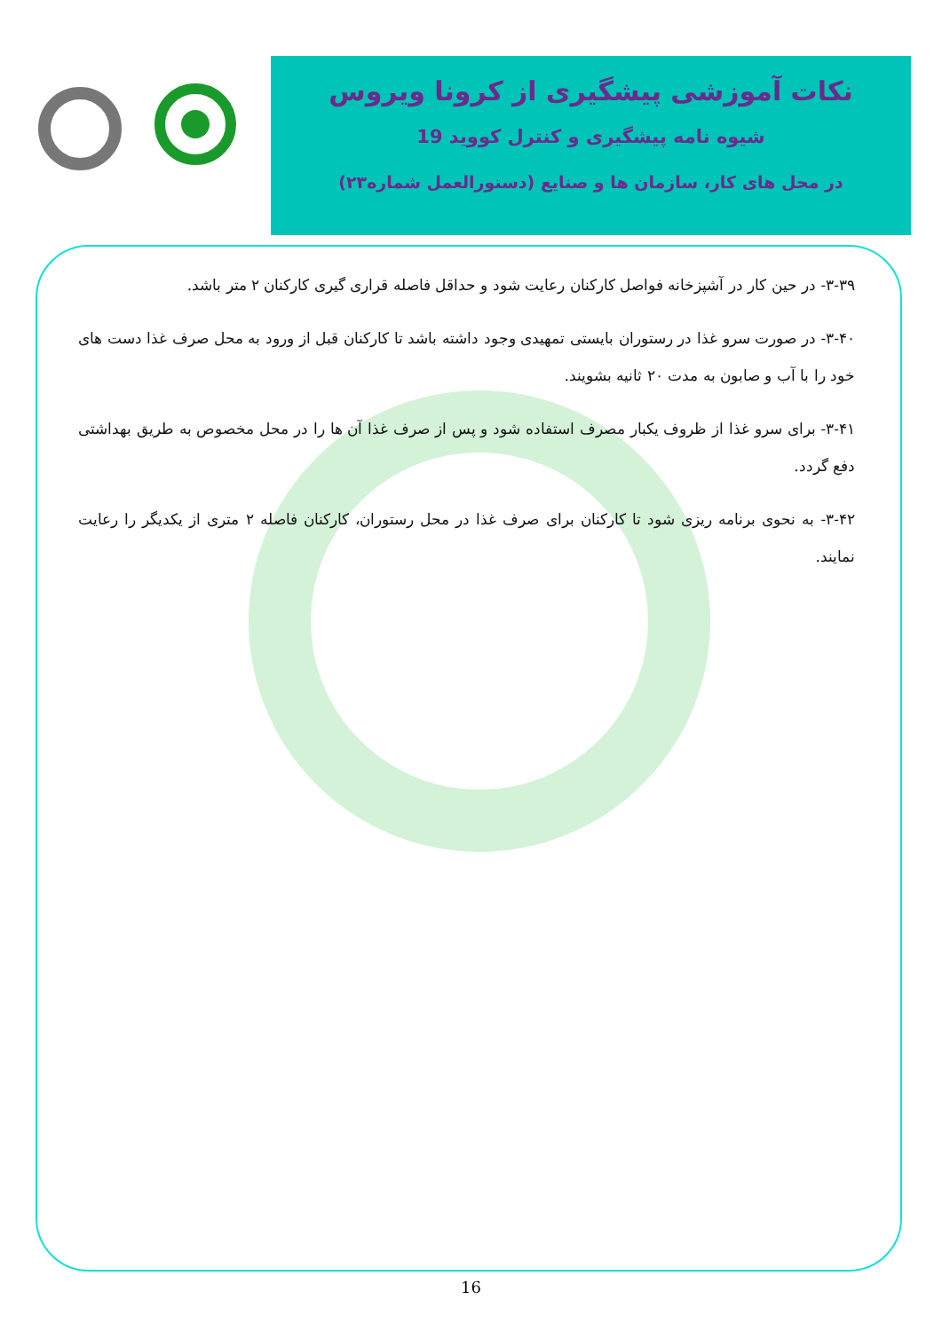نکات آموزشی پیشگیری از کرونا ویروس
شیوه نامه پیشگیری و کنترل کووید 19
در محل های کار، سازمان ها و صنایع (دستورالعمل شماره۲۳)
۳-۳۹- در حین کار در آشپزخانه فواصل کارکنان رعایت شود و حداقل فاصله قراری گیری کارکنان ۲ متر باشد.
۳-۴۰- در صورت سرو غذا در رستوران بایستی تمهیدی وجود داشته باشد تا کارکنان قبل از ورود به محل صرف غذا دست های خود را با آب و صابون به مدت ۲۰ ثانیه بشویند.
۳-۴۱- برای سرو غذا از ظروف یکبار مصرف استفاده شود و پس از صرف غذا آن ها را در محل مخصوص به طریق بهداشتی دفع گردد.
۳-۴۲- به نحوی برنامه ریزی شود تا کارکنان برای صرف غذا در محل رستوران، کارکنان فاصله ۲ متری از یکدیگر را رعایت نمایند.
16